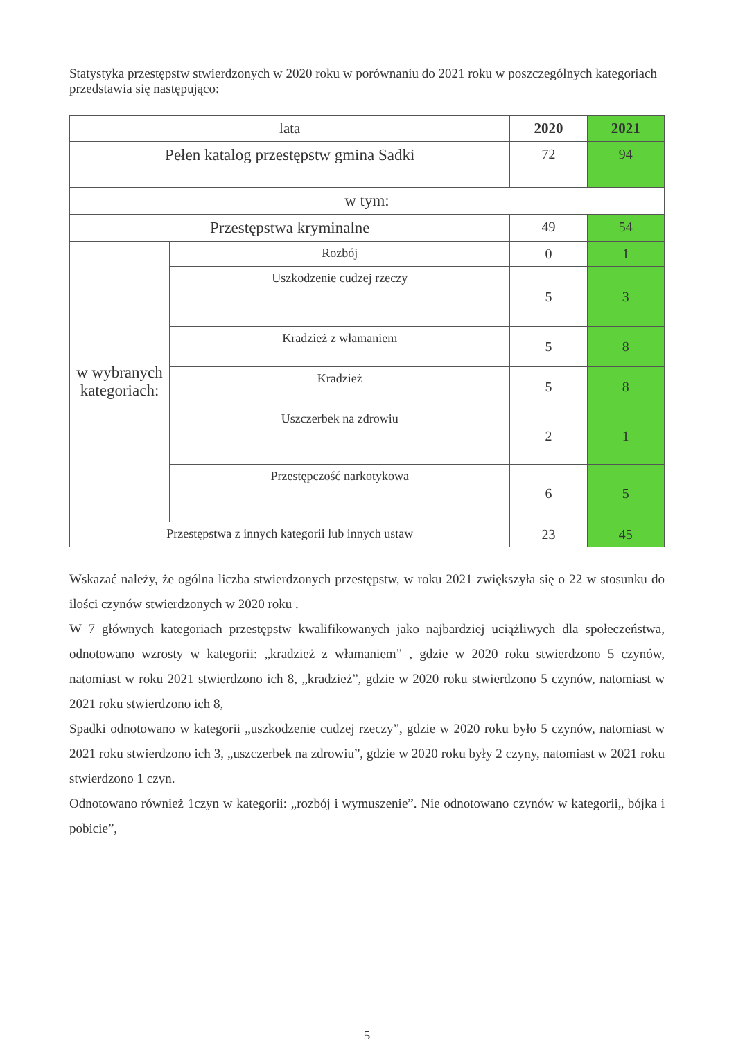Statystyka przestępstw stwierdzonych w 2020 roku w porównaniu do 2021 roku w poszczególnych kategoriach przedstawia się następująco:
| lata | | 2020 | 2021 |
| --- | --- | --- | --- |
| Pełen katalog przestępstw gmina Sadki | | 72 | 94 |
| w tym: | | | |
| Przestępstwa kryminalne | | 49 | 54 |
| w wybranych kategoriach: | Rozbój | 0 | 1 |
| | Uszkodzenie cudzej rzeczy | 5 | 3 |
| | Kradzież z włamaniem | 5 | 8 |
| | Kradzież | 5 | 8 |
| | Uszczerbek na zdrowiu | 2 | 1 |
| | Przestępczość narkotykowa | 6 | 5 |
| Przestępstwa z innych kategorii lub innych ustaw | | 23 | 45 |
Wskazać należy, że ogólna liczba stwierdzonych przestępstw, w roku 2021 zwiększyła się o 22 w stosunku do ilości czynów stwierdzonych w 2020 roku .
W 7 głównych kategoriach przestępstw kwalifikowanych jako najbardziej uciążliwych dla społeczeństwa, odnotowano wzrosty w kategorii: „kradzież z włamaniem” , gdzie w 2020 roku stwierdzono 5 czynów, natomiast w roku 2021 stwierdzono ich 8, „kradzież”, gdzie w 2020 roku stwierdzono 5 czynów, natomiast w 2021 roku stwierdzono ich 8,
Spadki odnotowano w kategorii „uszkodzenie cudzej rzeczy”, gdzie w 2020 roku było 5 czynów, natomiast w 2021 roku stwierdzono ich 3, „uszczerbek na zdrowiu”, gdzie w 2020 roku były 2 czyny, natomiast w 2021 roku stwierdzono 1 czyn.
Odnotowano również 1czyn w kategorii: „rozbój i wymuszenie”. Nie odnotowano czynów w kategorii„ bójka i pobicie”,
5